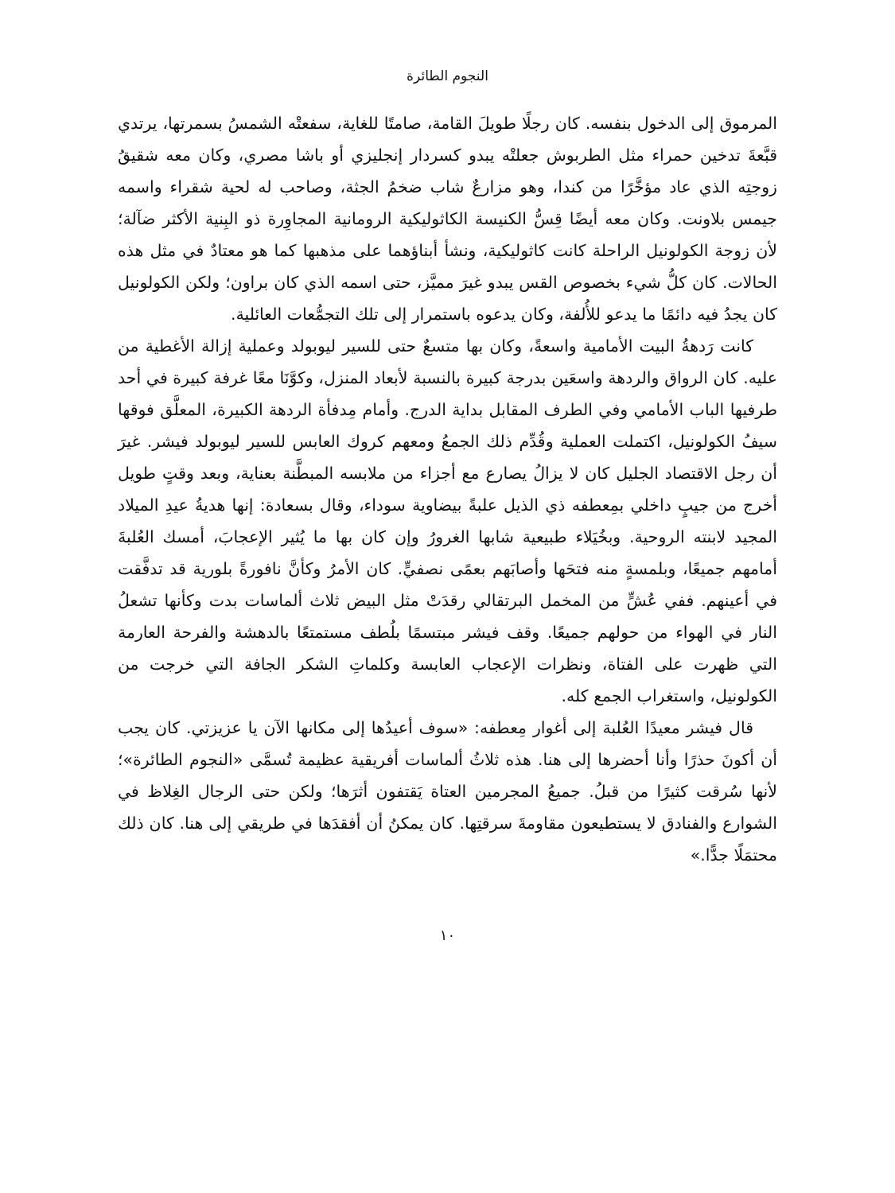النجوم الطائرة
المرموق إلى الدخول بنفسه. كان رجلًا طويلَ القامة، صامتًا للغاية، سفعتْه الشمسُ بسمرتها، يرتدي قبَّعةَ تدخين حمراء مثل الطربوش جعلتْه يبدو كسردار إنجليزي أو باشا مصري، وكان معه شقيقُ زوجتِه الذي عاد مؤخَّرًا من كندا، وهو مزارعٌ شاب ضخمُ الجثة، وصاحب له لحية شقراء واسمه جيمس بلاونت. وكان معه أيضًا قِسُّ الكنيسة الكاثوليكية الرومانية المجاوِرة ذو البِنية الأكثر ضآلة؛ لأن زوجة الكولونيل الراحلة كانت كاثوليكية، ونشأ أبناؤهما على مذهبها كما هو معتادٌ في مثل هذه الحالات. كان كلُّ شيء بخصوص القس يبدو غيرَ مميَّز، حتى اسمه الذي كان براون؛ ولكن الكولونيل كان يجدُ فيه دائمًا ما يدعو للأُلفة، وكان يدعوه باستمرار إلى تلك التجمُّعات العائلية.
كانت رَدهةُ البيت الأمامية واسعةً، وكان بها متسعٌ حتى للسير ليوبولد وعملية إزالة الأغطية من عليه. كان الرواق والردهة واسعَين بدرجة كبيرة بالنسبة لأبعاد المنزل، وكوَّنَا معًا غرفة كبيرة في أحد طرفيها الباب الأمامي وفي الطرف المقابل بداية الدرج. وأمام مِدفأة الردهة الكبيرة، المعلَّق فوقها سيفُ الكولونيل، اكتملت العملية وقُدِّم ذلك الجمعُ ومعهم كروك العابس للسير ليوبولد فيشر. غيرَ أن رجل الاقتصاد الجليل كان لا يزالُ يصارع مع أجزاء من ملابسه المبطَّنة بعناية، وبعد وقتٍ طويل أخرج من جيبٍ داخلي بمِعطفه ذي الذيل علبةً بيضاوية سوداء، وقال بسعادة: إنها هديةُ عيدِ الميلاد المجيد لابنته الروحية. وبخُيَلاء طبيعية شابها الغرورُ وإن كان بها ما يُثير الإعجابَ، أمسك العُلبةَ أمامهم جميعًا، وبلمسةٍ منه فتحَها وأصابَهم بعمًى نصفيٍّ. كان الأمرُ وكأنَّ نافورةً بلورية قد تدفَّقت في أعينهم. ففي عُشٍّ من المخمل البرتقالي رقدَتْ مثل البيض ثلاث ألماسات بدت وكأنها تشعلُ النار في الهواء من حولهم جميعًا. وقف فيشر مبتسمًا بلُطف مستمتعًا بالدهشة والفرحة العارمة التي ظهرت على الفتاة، ونظرات الإعجاب العابسة وكلماتِ الشكر الجافة التي خرجت من الكولونيل، واستغراب الجمع كله.
قال فيشر معيدًا العُلبة إلى أغوار مِعطفه: «سوف أعيدُها إلى مكانها الآن يا عزيزتي. كان يجب أن أكونَ حذرًا وأنا أحضرها إلى هنا. هذه ثلاثُ ألماسات أفريقية عظيمة تُسمَّى «النجوم الطائرة»؛ لأنها سُرقت كثيرًا من قبلُ. جميعُ المجرمين العتاة يَقتفون أثرَها؛ ولكن حتى الرجال الغِلاظ في الشوارع والفنادق لا يستطيعون مقاومةَ سرقتِها. كان يمكنُ أن أفقدَها في طريقي إلى هنا. كان ذلك محتمَلًا جدًّا.»
١٠